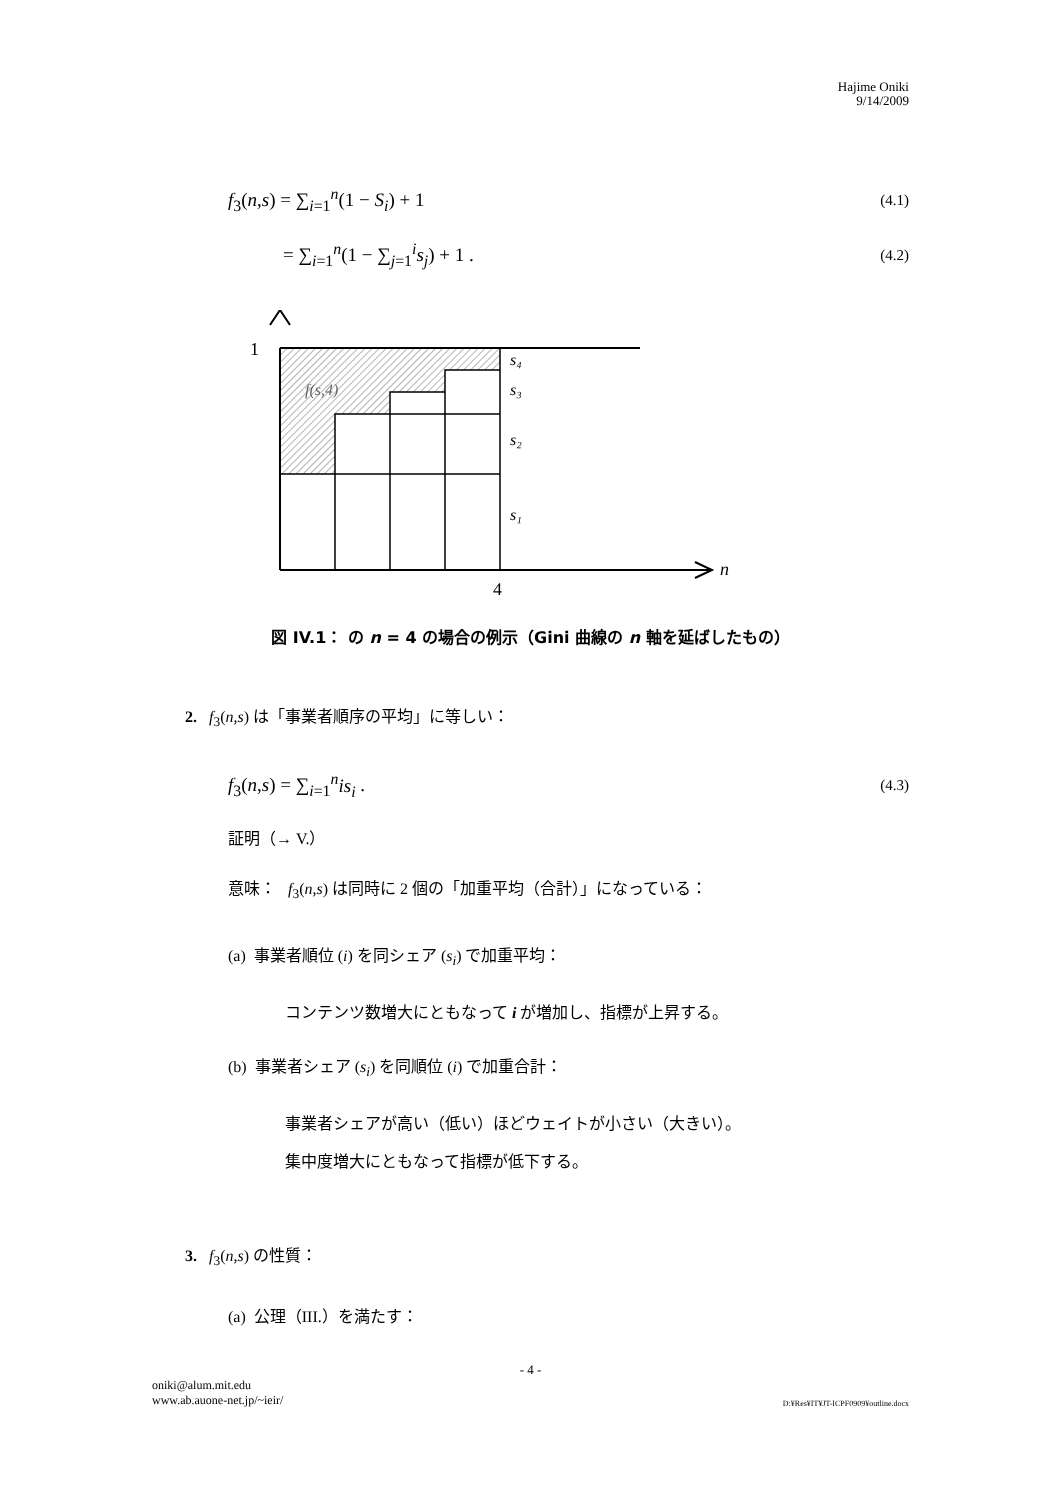Hajime Oniki
9/14/2009
f<sub>3</sub>(n,s) = ∑<sub>i=1</sub><sup>n</sup>(1 − S<sub>i</sub>) + 1 (4.1)
= ∑<sub>i=1</sub><sup>n</sup>(1 − ∑<sub>j=1</sub><sup>i</sup>s<sub>j</sub>) + 1 . (4.2)
1
s₄
s₃
s₂
s₁
f(s,4)
4
n
図 IV.1： の n = 4 の場合の例示（Gini 曲線の n 軸を延ばしたもの）
2. f<sub>3</sub>(n,s) は「事業者順序の平均」に等しい：
f<sub>3</sub>(n,s) = ∑<sub>i=1</sub><sup>n</sup>is<sub>i</sub> . (4.3)
証明（→ V.）
意味： f<sub>3</sub>(n,s) は同時に 2 個の「加重平均（合計）」になっている：
(a) 事業者順位 (i) を同シェア (s<sub>i</sub>) で加重平均：
コンテンツ数増大にともなって i が増加し、指標が上昇する。
(b) 事業者シェア (s<sub>i</sub>) を同順位 (i) で加重合計：
事業者シェアが高い（低い）ほどウェイトが小さい（大きい）。
集中度増大にともなって指標が低下する。
3. f<sub>3</sub>(n,s) の性質：
(a) 公理（III.）を満たす：
- 4 -
oniki@alum.mit.edu
www.ab.auone-net.jp/~ieir/ D:¥Res¥IT¥JT-ICPF0909¥outline.docx